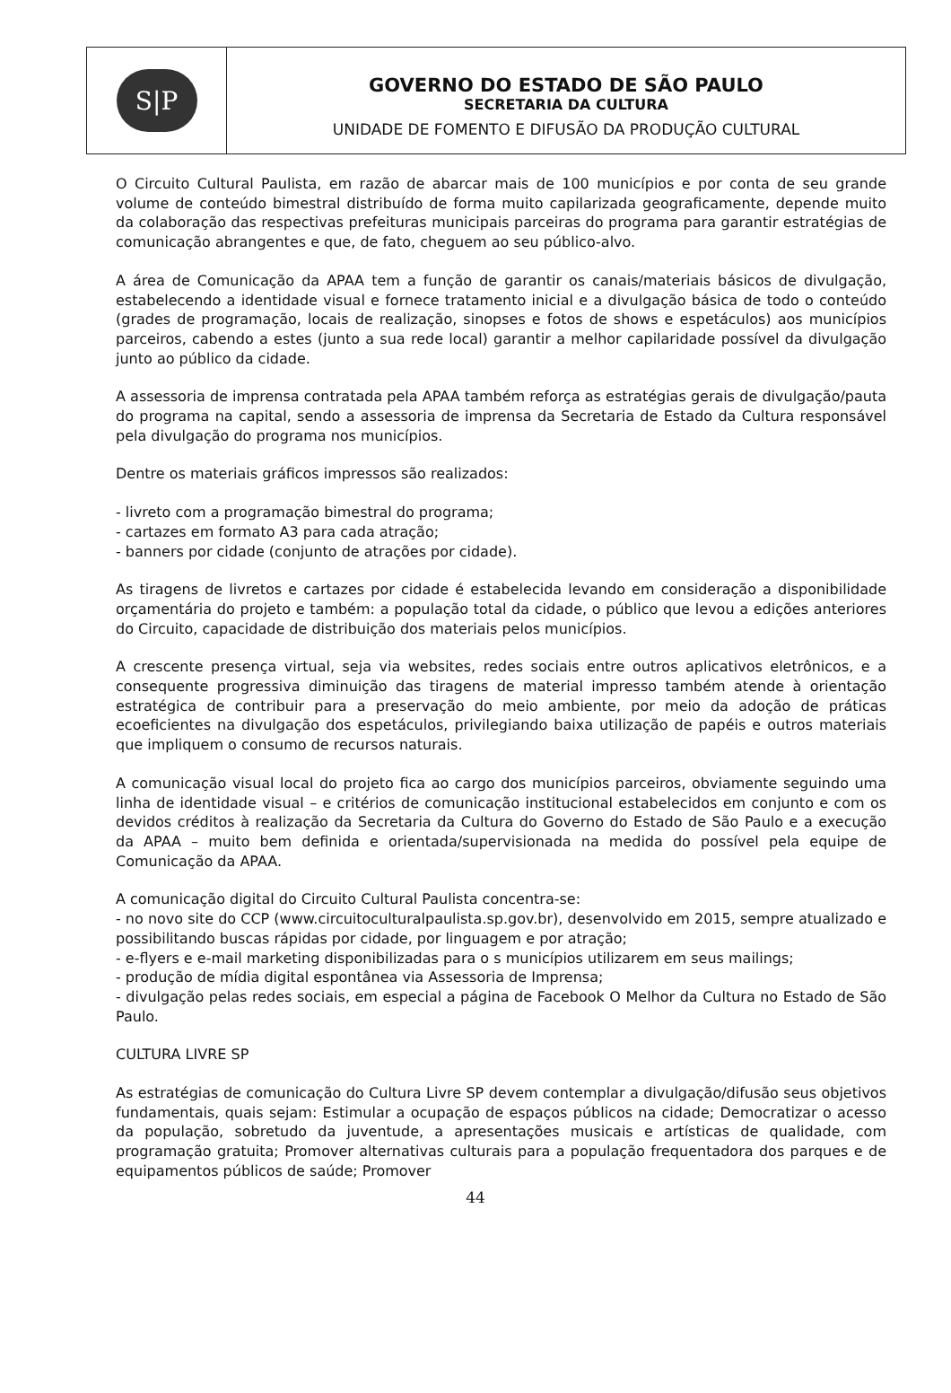S|P
GOVERNO DO ESTADO DE SÃO PAULO
SECRETARIA DA CULTURA
UNIDADE DE FOMENTO E DIFUSÃO DA PRODUÇÃO CULTURAL
O Circuito Cultural Paulista, em razão de abarcar mais de 100 municípios e por conta de seu grande volume de conteúdo bimestral distribuído de forma muito capilarizada geograficamente, depende muito da colaboração das respectivas prefeituras municipais parceiras do programa para garantir estratégias de comunicação abrangentes e que, de fato, cheguem ao seu público-alvo.
A área de Comunicação da APAA tem a função de garantir os canais/materiais básicos de divulgação, estabelecendo a identidade visual e fornece tratamento inicial e a divulgação básica de todo o conteúdo (grades de programação, locais de realização, sinopses e fotos de shows e espetáculos) aos municípios parceiros, cabendo a estes (junto a sua rede local) garantir a melhor capilaridade possível da divulgação junto ao público da cidade.
A assessoria de imprensa contratada pela APAA também reforça as estratégias gerais de divulgação/pauta do programa na capital, sendo a assessoria de imprensa da Secretaria de Estado da Cultura responsável pela divulgação do programa nos municípios.
Dentre os materiais gráficos impressos são realizados:
- livreto com a programação bimestral do programa;
- cartazes em formato A3 para cada atração;
- banners por cidade (conjunto de atrações por cidade).
As tiragens de livretos e cartazes por cidade é estabelecida levando em consideração a disponibilidade orçamentária do projeto e também: a população total da cidade, o público que levou a edições anteriores do Circuito, capacidade de distribuição dos materiais pelos municípios.
A crescente presença virtual, seja via websites, redes sociais entre outros aplicativos eletrônicos, e a consequente progressiva diminuição das tiragens de material impresso também atende à orientação estratégica de contribuir para a preservação do meio ambiente, por meio da adoção de práticas ecoeficientes na divulgação dos espetáculos, privilegiando baixa utilização de papéis e outros materiais que impliquem o consumo de recursos naturais.
A comunicação visual local do projeto fica ao cargo dos municípios parceiros, obviamente seguindo uma linha de identidade visual – e critérios de comunicação institucional estabelecidos em conjunto e com os devidos créditos à realização da Secretaria da Cultura do Governo do Estado de São Paulo e a execução da APAA – muito bem definida e orientada/supervisionada na medida do possível pela equipe de Comunicação da APAA.
A comunicação digital do Circuito Cultural Paulista concentra-se:
- no novo site do CCP (www.circuitoculturalpaulista.sp.gov.br), desenvolvido em 2015, sempre atualizado e possibilitando buscas rápidas por cidade, por linguagem e por atração;
- e-flyers e e-mail marketing disponibilizadas para o s municípios utilizarem em seus mailings;
- produção de mídia digital espontânea via Assessoria de Imprensa;
- divulgação pelas redes sociais, em especial a página de Facebook O Melhor da Cultura no Estado de São Paulo.
CULTURA LIVRE SP
As estratégias de comunicação do Cultura Livre SP devem contemplar a divulgação/difusão seus objetivos fundamentais, quais sejam: Estimular a ocupação de espaços públicos na cidade; Democratizar o acesso da população, sobretudo da juventude, a apresentações musicais e artísticas de qualidade, com programação gratuita; Promover alternativas culturais para a população frequentadora dos parques e de equipamentos públicos de saúde; Promover
44